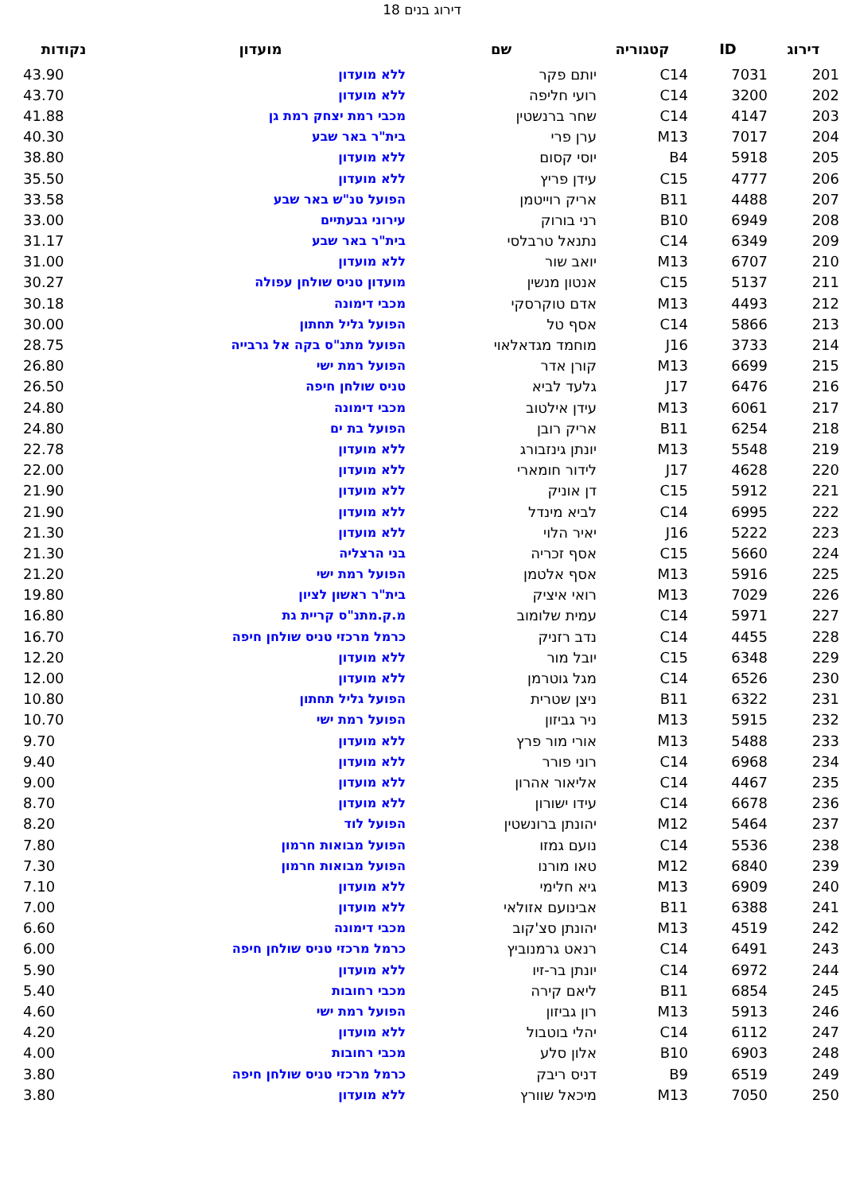דירוג בנים 18
| דירוג | ID | קטגוריה | שם | מועדון | נקודות |
| --- | --- | --- | --- | --- | --- |
| 201 | 7031 | C14 | יותם פקר | ללא מועדון | 43.90 |
| 202 | 3200 | C14 | רועי חליפה | ללא מועדון | 43.70 |
| 203 | 4147 | C14 | שחר ברנשטין | מכבי רמת יצחק רמת גן | 41.88 |
| 204 | 7017 | M13 | ערן פרי | בית"ר באר שבע | 40.30 |
| 205 | 5918 | B4 | יוסי קסום | ללא מועדון | 38.80 |
| 206 | 4777 | C15 | עידן פריץ | ללא מועדון | 35.50 |
| 207 | 4488 | B11 | אריק רוייטמן | הפועל טנ"ש באר שבע | 33.58 |
| 208 | 6949 | B10 | רני בורוק | עירוני גבעתיים | 33.00 |
| 209 | 6349 | C14 | נתנאל טרבלסי | בית"ר באר שבע | 31.17 |
| 210 | 6707 | M13 | יואב שור | ללא מועדון | 31.00 |
| 211 | 5137 | C15 | אנטון מנשין | מועדון טניס שולחן עפולה | 30.27 |
| 212 | 4493 | M13 | אדם טוקרסקי | מכבי דימונה | 30.18 |
| 213 | 5866 | C14 | אסף טל | הפועל גליל תחתון | 30.00 |
| 214 | 3733 | J16 | מוחמד מגדאלאוי | הפועל מתנ"ס בקה אל גרבייה | 28.75 |
| 215 | 6699 | M13 | קורן אדר | הפועל רמת ישי | 26.80 |
| 216 | 6476 | J17 | גלעד לביא | טניס שולחן חיפה | 26.50 |
| 217 | 6061 | M13 | עידן אילטוב | מכבי דימונה | 24.80 |
| 218 | 6254 | B11 | אריק רובן | הפועל בת ים | 24.80 |
| 219 | 5548 | M13 | יונתן גינזבורג | ללא מועדון | 22.78 |
| 220 | 4628 | J17 | לידור חומארי | ללא מועדון | 22.00 |
| 221 | 5912 | C15 | דן אוניק | ללא מועדון | 21.90 |
| 222 | 6995 | C14 | לביא מינדל | ללא מועדון | 21.90 |
| 223 | 5222 | J16 | יאיר הלוי | ללא מועדון | 21.30 |
| 224 | 5660 | C15 | אסף זכריה | בני הרצליה | 21.30 |
| 225 | 5916 | M13 | אסף אלטמן | הפועל רמת ישי | 21.20 |
| 226 | 7029 | M13 | רואי איציק | בית"ר ראשון לציון | 19.80 |
| 227 | 5971 | C14 | עמית שלומוב | מ.ק.מתנ"ס קריית גת | 16.80 |
| 228 | 4455 | C14 | נדב רזניק | כרמל מרכזי טניס שולחן חיפה | 16.70 |
| 229 | 6348 | C15 | יובל מור | ללא מועדון | 12.20 |
| 230 | 6526 | C14 | מגל גוטרמן | ללא מועדון | 12.00 |
| 231 | 6322 | B11 | ניצן שטרית | הפועל גליל תחתון | 10.80 |
| 232 | 5915 | M13 | ניר גביזון | הפועל רמת ישי | 10.70 |
| 233 | 5488 | M13 | אורי מור פרץ | ללא מועדון | 9.70 |
| 234 | 6968 | C14 | רוני פורר | ללא מועדון | 9.40 |
| 235 | 4467 | C14 | אליאור אהרון | ללא מועדון | 9.00 |
| 236 | 6678 | C14 | עידו ישורון | ללא מועדון | 8.70 |
| 237 | 5464 | M12 | יהונתן ברונשטין | הפועל לוד | 8.20 |
| 238 | 5536 | C14 | נועם גמזו | הפועל מבואות חרמון | 7.80 |
| 239 | 6840 | M12 | טאו מורנו | הפועל מבואות חרמון | 7.30 |
| 240 | 6909 | M13 | גיא חלימי | ללא מועדון | 7.10 |
| 241 | 6388 | B11 | אבינועם אזולאי | ללא מועדון | 7.00 |
| 242 | 4519 | M13 | יהונתן סצ'קוב | מכבי דימונה | 6.60 |
| 243 | 6491 | C14 | רנאט גרמנוביץ | כרמל מרכזי טניס שולחן חיפה | 6.00 |
| 244 | 6972 | C14 | יונתן בר-זיו | ללא מועדון | 5.90 |
| 245 | 6854 | B11 | ליאם קירה | מכבי רחובות | 5.40 |
| 246 | 5913 | M13 | רון גביזון | הפועל רמת ישי | 4.60 |
| 247 | 6112 | C14 | יהלי בוטבול | ללא מועדון | 4.20 |
| 248 | 6903 | B10 | אלון סלע | מכבי רחובות | 4.00 |
| 249 | 6519 | B9 | דניס ריבק | כרמל מרכזי טניס שולחן חיפה | 3.80 |
| 250 | 7050 | M13 | מיכאל שוורץ | ללא מועדון | 3.80 |